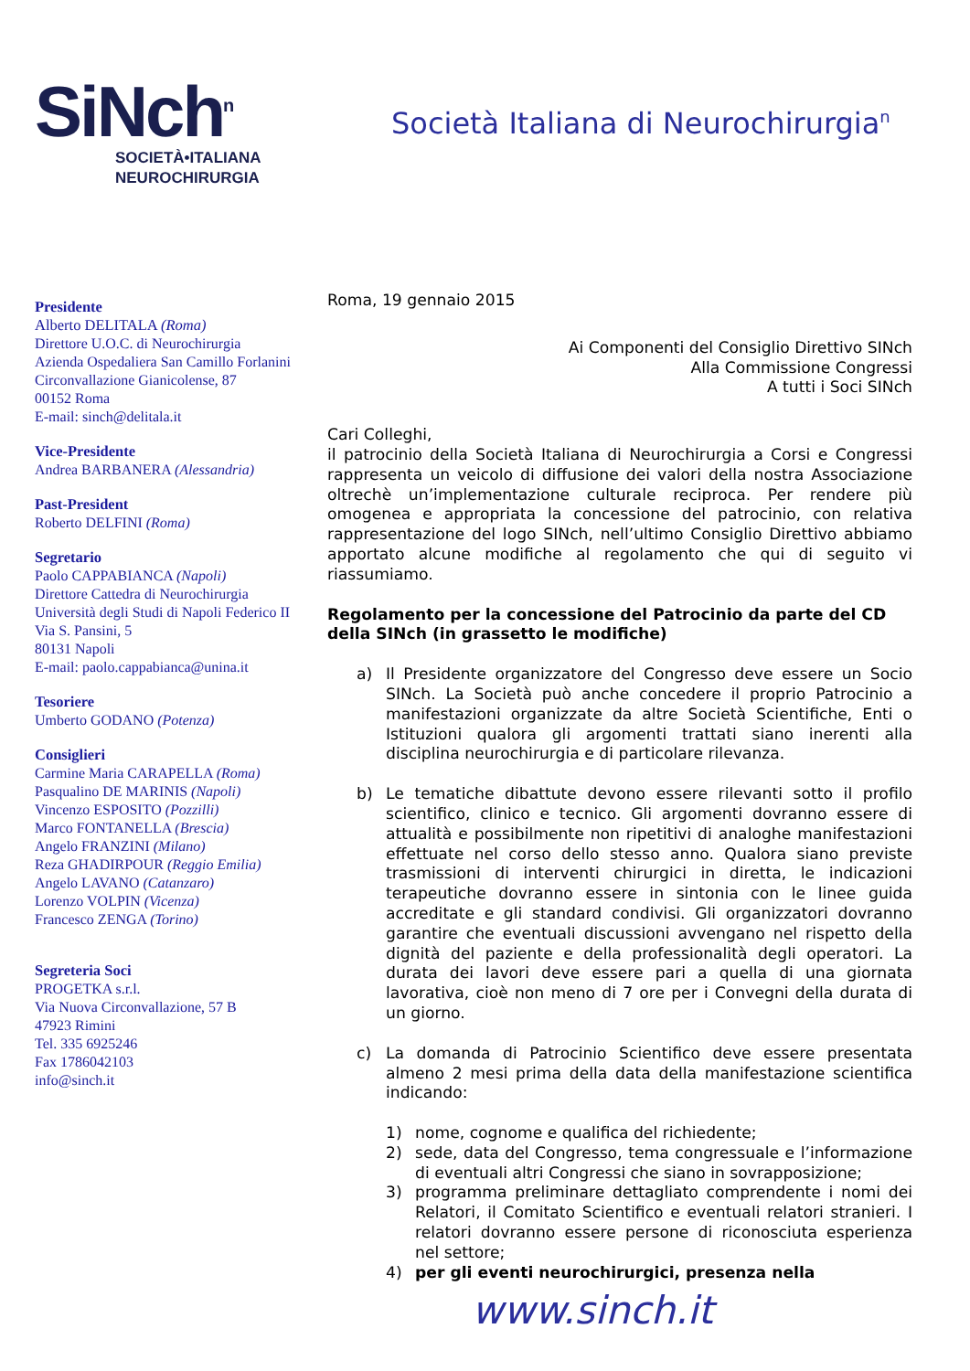SiNch<sup>n</sup>
SOCIETÀ•ITALIANA
NEUROCHIRURGIA
Società Italiana di Neurochirurgia<sup>n</sup>
Presidente
Alberto DELITALA (Roma)
Direttore U.O.C. di Neurochirurgia
Azienda Ospedaliera San Camillo Forlanini
Circonvallazione Gianicolense, 87
00152 Roma
E-mail: sinch@delitala.it
Vice-Presidente
Andrea BARBANERA (Alessandria)
Past-President
Roberto DELFINI (Roma)
Segretario
Paolo CAPPABIANCA (Napoli)
Direttore Cattedra di Neurochirurgia
Università degli Studi di Napoli Federico II
Via S. Pansini, 5
80131 Napoli
E-mail: paolo.cappabianca@unina.it
Tesoriere
Umberto GODANO (Potenza)
Consiglieri
Carmine Maria CARAPELLA (Roma)
Pasqualino DE MARINIS (Napoli)
Vincenzo ESPOSITO (Pozzilli)
Marco FONTANELLA (Brescia)
Angelo FRANZINI (Milano)
Reza GHADIRPOUR (Reggio Emilia)
Angelo LAVANO (Catanzaro)
Lorenzo VOLPIN (Vicenza)
Francesco ZENGA (Torino)
Segreteria Soci
PROGETKA s.r.l.
Via Nuova Circonvallazione, 57 B
47923 Rimini
Tel. 335 6925246
Fax 1786042103
info@sinch.it
Roma, 19 gennaio 2015
Ai Componenti del Consiglio Direttivo SINch
Alla Commissione Congressi
A tutti i Soci SINch
Cari Colleghi,
il patrocinio della Società Italiana di Neurochirurgia a Corsi e Congressi rappresenta un veicolo di diffusione dei valori della nostra Associazione oltrechè un’implementazione culturale reciproca. Per rendere più omogenea e appropriata la concessione del patrocinio, con relativa rappresentazione del logo SINch, nell’ultimo Consiglio Direttivo abbiamo apportato alcune modifiche al regolamento che qui di seguito vi riassumiamo.
Regolamento per la concessione del Patrocinio da parte del CD della SINch (in grassetto le modifiche)
a) Il Presidente organizzatore del Congresso deve essere un Socio SINch. La Società può anche concedere il proprio Patrocinio a manifestazioni organizzate da altre Società Scientifiche, Enti o Istituzioni qualora gli argomenti trattati siano inerenti alla disciplina neurochirurgia e di particolare rilevanza.
b) Le tematiche dibattute devono essere rilevanti sotto il profilo scientifico, clinico e tecnico. Gli argomenti dovranno essere di attualità e possibilmente non ripetitivi di analoghe manifestazioni effettuate nel corso dello stesso anno. Qualora siano previste trasmissioni di interventi chirurgici in diretta, le indicazioni terapeutiche dovranno essere in sintonia con le linee guida accreditate e gli standard condivisi. Gli organizzatori dovranno garantire che eventuali discussioni avvengano nel rispetto della dignità del paziente e della professionalità degli operatori. La durata dei lavori deve essere pari a quella di una giornata lavorativa, cioè non meno di 7 ore per i Convegni della durata di un giorno.
c) La domanda di Patrocinio Scientifico deve essere presentata almeno 2 mesi prima della data della manifestazione scientifica indicando:
1) nome, cognome e qualifica del richiedente;
2) sede, data del Congresso, tema congressuale e l’informazione di eventuali altri Congressi che siano in sovrapposizione;
3) programma preliminare dettagliato comprendente i nomi dei Relatori, il Comitato Scientifico e eventuali relatori stranieri. I relatori dovranno essere persone di riconosciuta esperienza nel settore;
4) per gli eventi neurochirurgici, presenza nella
www.sinch.it